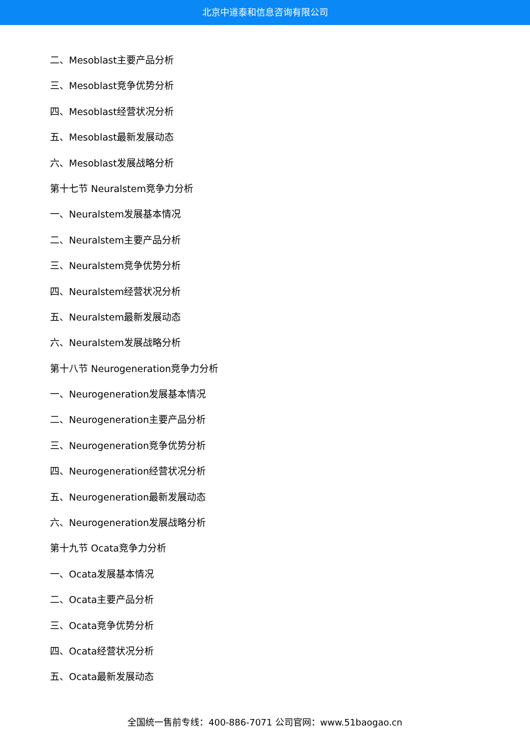北京中道泰和信息咨询有限公司
二、Mesoblast主要产品分析
三、Mesoblast竞争优势分析
四、Mesoblast经营状况分析
五、Mesoblast最新发展动态
六、Mesoblast发展战略分析
第十七节 Neuralstem竞争力分析
一、Neuralstem发展基本情况
二、Neuralstem主要产品分析
三、Neuralstem竞争优势分析
四、Neuralstem经营状况分析
五、Neuralstem最新发展动态
六、Neuralstem发展战略分析
第十八节 Neurogeneration竞争力分析
一、Neurogeneration发展基本情况
二、Neurogeneration主要产品分析
三、Neurogeneration竞争优势分析
四、Neurogeneration经营状况分析
五、Neurogeneration最新发展动态
六、Neurogeneration发展战略分析
第十九节 Ocata竞争力分析
一、Ocata发展基本情况
二、Ocata主要产品分析
三、Ocata竞争优势分析
四、Ocata经营状况分析
五、Ocata最新发展动态
全国统一售前专线：400-886-7071 公司官网：www.51baogao.cn